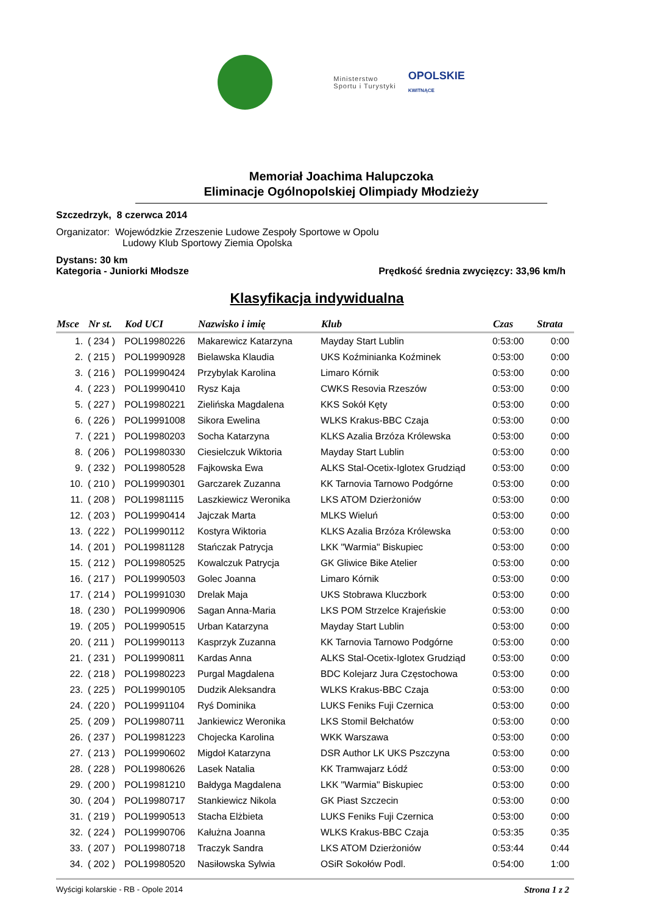Ministerstwo
Sportu i Turystyki
OPOLSKIE
KWITNĄCE
Memoriał Joachima Halupczoka
Eliminacje Ogólnopolskiej Olimpiady Młodzieży
Szczedrzyk, 8 czerwca 2014
Organizator: Wojewódzkie Zrzeszenie Ludowe Zespoły Sportowe w Opolu
Ludowy Klub Sportowy Ziemia Opolska
Dystans: 30 km
Kategoria - Juniorki Młodsze Prędkość średnia zwycięzcy: 33,96 km/h
Klasyfikacja indywidualna
| Msce | Nr st. | Kod UCI | Nazwisko i imię | Klub | Czas | Strata |
| --- | --- | --- | --- | --- | --- | --- |
| 1. | ( 234 ) | POL19980226 | Makarewicz Katarzyna | Mayday Start Lublin | 0:53:00 | 0:00 |
| 2. | ( 215 ) | POL19990928 | Bielawska Klaudia | UKS Koźminianka Koźminek | 0:53:00 | 0:00 |
| 3. | ( 216 ) | POL19990424 | Przybylak Karolina | Limaro Kórnik | 0:53:00 | 0:00 |
| 4. | ( 223 ) | POL19990410 | Rysz Kaja | CWKS Resovia Rzeszów | 0:53:00 | 0:00 |
| 5. | ( 227 ) | POL19980221 | Zielińska Magdalena | KKS Sokół Kęty | 0:53:00 | 0:00 |
| 6. | ( 226 ) | POL19991008 | Sikora Ewelina | WLKS Krakus-BBC Czaja | 0:53:00 | 0:00 |
| 7. | ( 221 ) | POL19980203 | Socha Katarzyna | KLKS Azalia Brzóza Królewska | 0:53:00 | 0:00 |
| 8. | ( 206 ) | POL19980330 | Ciesielczuk Wiktoria | Mayday Start Lublin | 0:53:00 | 0:00 |
| 9. | ( 232 ) | POL19980528 | Fajkowska Ewa | ALKS Stal-Ocetix-Iglotex Grudziąd | 0:53:00 | 0:00 |
| 10. | ( 210 ) | POL19990301 | Garczarek Zuzanna | KK Tarnovia Tarnowo Podgórne | 0:53:00 | 0:00 |
| 11. | ( 208 ) | POL19981115 | Laszkiewicz Weronika | LKS ATOM Dzierżoniów | 0:53:00 | 0:00 |
| 12. | ( 203 ) | POL19990414 | Jajczak Marta | MLKS Wieluń | 0:53:00 | 0:00 |
| 13. | ( 222 ) | POL19990112 | Kostyra Wiktoria | KLKS Azalia Brzóza Królewska | 0:53:00 | 0:00 |
| 14. | ( 201 ) | POL19981128 | Stańczak Patrycja | LKK "Warmia" Biskupiec | 0:53:00 | 0:00 |
| 15. | ( 212 ) | POL19980525 | Kowalczuk Patrycja | GK Gliwice Bike Atelier | 0:53:00 | 0:00 |
| 16. | ( 217 ) | POL19990503 | Golec Joanna | Limaro Kórnik | 0:53:00 | 0:00 |
| 17. | ( 214 ) | POL19991030 | Drelak Maja | UKS Stobrawa Kluczbork | 0:53:00 | 0:00 |
| 18. | ( 230 ) | POL19990906 | Sagan Anna-Maria | LKS POM Strzelce Krajeńskie | 0:53:00 | 0:00 |
| 19. | ( 205 ) | POL19990515 | Urban Katarzyna | Mayday Start Lublin | 0:53:00 | 0:00 |
| 20. | ( 211 ) | POL19990113 | Kasprzyk Zuzanna | KK Tarnovia Tarnowo Podgórne | 0:53:00 | 0:00 |
| 21. | ( 231 ) | POL19990811 | Kardas Anna | ALKS Stal-Ocetix-Iglotex Grudziąd | 0:53:00 | 0:00 |
| 22. | ( 218 ) | POL19980223 | Purgal Magdalena | BDC Kolejarz Jura Częstochowa | 0:53:00 | 0:00 |
| 23. | ( 225 ) | POL19990105 | Dudzik Aleksandra | WLKS Krakus-BBC Czaja | 0:53:00 | 0:00 |
| 24. | ( 220 ) | POL19991104 | Ryś Dominika | LUKS Feniks Fuji Czernica | 0:53:00 | 0:00 |
| 25. | ( 209 ) | POL19980711 | Jankiewicz Weronika | LKS Stomil Bełchatów | 0:53:00 | 0:00 |
| 26. | ( 237 ) | POL19981223 | Chojecka Karolina | WKK Warszawa | 0:53:00 | 0:00 |
| 27. | ( 213 ) | POL19990602 | Migdoł Katarzyna | DSR Author LK UKS Pszczyna | 0:53:00 | 0:00 |
| 28. | ( 228 ) | POL19980626 | Lasek Natalia | KK Tramwajarz Łódź | 0:53:00 | 0:00 |
| 29. | ( 200 ) | POL19981210 | Bałdyga Magdalena | LKK "Warmia" Biskupiec | 0:53:00 | 0:00 |
| 30. | ( 204 ) | POL19980717 | Stankiewicz Nikola | GK Piast Szczecin | 0:53:00 | 0:00 |
| 31. | ( 219 ) | POL19990513 | Stacha Elżbieta | LUKS Feniks Fuji Czernica | 0:53:00 | 0:00 |
| 32. | ( 224 ) | POL19990706 | Kałużna Joanna | WLKS Krakus-BBC Czaja | 0:53:35 | 0:35 |
| 33. | ( 207 ) | POL19980718 | Traczyk Sandra | LKS ATOM Dzierżoniów | 0:53:44 | 0:44 |
| 34. | ( 202 ) | POL19980520 | Nasiłowska Sylwia | OSiR Sokołów Podl. | 0:54:00 | 1:00 |
Wyścigi kolarskie - RB - Opole 2014 Strona 1 z 2